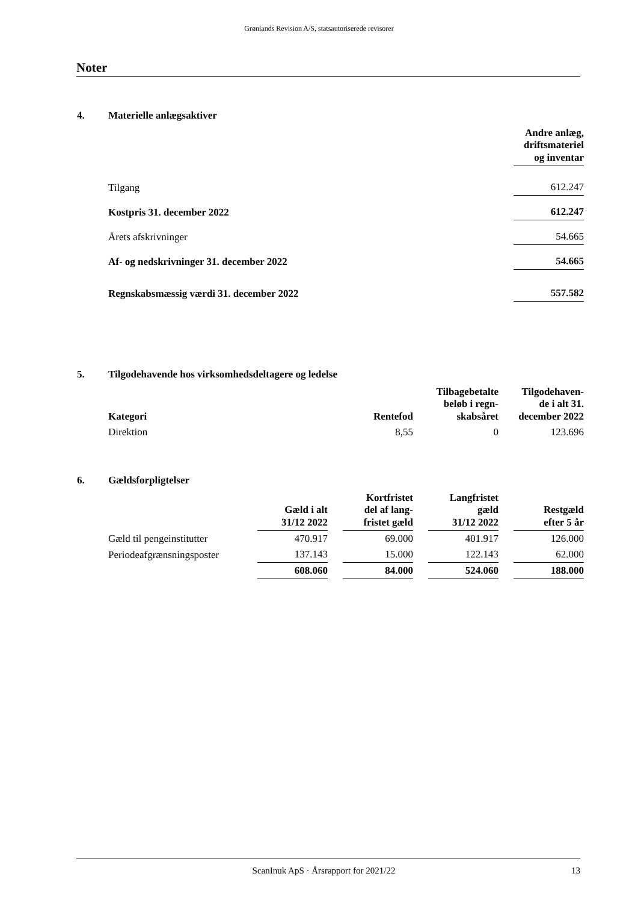Grønlands Revision A/S, statsautoriserede revisorer
Noter
4. Materielle anlægsaktiver
| | Andre anlæg, driftsmateriel og inventar |
| --- | --- |
| Tilgang | 612.247 |
| Kostpris 31. december 2022 | 612.247 |
| Årets afskrivninger | 54.665 |
| Af- og nedskrivninger 31. december 2022 | 54.665 |
| Regnskabsmæssig værdi 31. december 2022 | 557.582 |
5. Tilgodehavende hos virksomhedsdeltagere og ledelse
| Kategori | Rentefod | Tilbagebetalte beløb i regn- skabsåret | Tilgodehaven- de i alt 31. december 2022 |
| --- | --- | --- | --- |
| Direktion | 8,55 | 0 | 123.696 |
6. Gældsforpligtelser
| | Gæld i alt 31/12 2022 | | Kortfristet del af lang- fristet gæld | | Langfristet gæld 31/12 2022 | | Restgæld efter 5 år |
| --- | --- | --- | --- | --- | --- | --- | --- |
| Gæld til pengeinstitutter | 470.917 | | 69.000 | | 401.917 | | 126.000 |
| Periodeafgrænsningsposter | 137.143 | | 15.000 | | 122.143 | | 62.000 |
| | 608.060 | | 84.000 | | 524.060 | | 188.000 |
ScanInuk ApS · Årsrapport for 2021/22 13